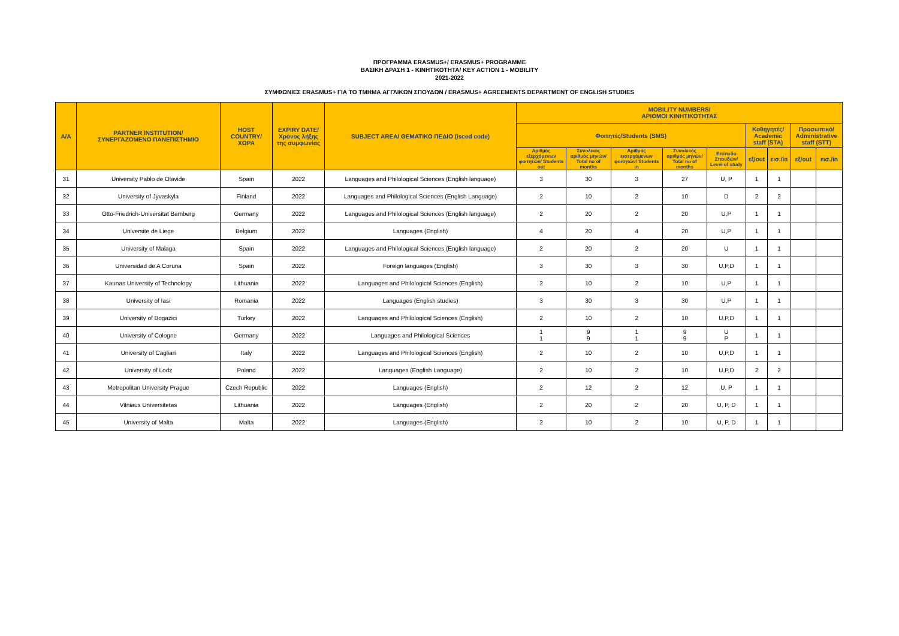ΠΡΟΓΡΑΜΜΑ ERASMUS+/ ERASMUS+ PROGRAMME
ΒΑΣΙΚΗ ΔΡΑΣΗ 1 - ΚΙΝΗΤΙΚΟΤΗΤΑ/ KEY ACTION 1 - MOBILITY
2021-2022
ΣΥΜΦΩΝΙΕΣ ERASMUS+ ΓΙΑ ΤΟ ΤΜΗΜΑ ΑΓΓΛΙΚΩΝ ΣΠΟΥΔΩΝ / ERASMUS+ AGREEMENTS DEPARTMENT OF ENGLISH STUDIES
| A/A | PARTNER INSTITUTION/ ΣΥΝΕΡΓΑΖΟΜΕΝΟ ΠΑΝΕΠΙΣΤΗΜΙΟ | HOST COUNTRY/ ΧΩΡΑ | EXPIRY DATE/ Χρόνος λήξης της συμφωνίας | SUBJECT AREA/ ΘΕΜΑΤΙΚΟ ΠΕΔΙΟ (isced code) | MOBILITY NUMBERS/ ΑΡΙΘΜΟΙ ΚΙΝΗΤΙΚΟΤΗΤΑΣ | | | | | | | | |
| --- | --- | --- | --- | --- | --- | --- | --- | --- | --- | --- | --- | --- | --- |
| | | | | | Φοιτητές/Students (SMS) | | | | | Καθηγητές/ Academic staff (STA) | | Προσωπικό/ Administrative staff (STT) | |
| | | | | | Αριθμός εξερχόμενων φοιτητών/ Students out | Συνολικός αριθμός μηνών/ Total no of months | Αριθμός εισερχόμενων φοιτητών/ Students in | Συνολικός αριθμός μηνών/ Total no of months | Επίπεδο Σπουδών/ Level of study | εξ/out | εισ./in | εξ/out | εισ./in |
| 31 | University Pablo de Olavide | Spain | 2022 | Languages and Philological Sciences (English language) | 3 | 30 | 3 | 27 | U, P | 1 | 1 | | |
| 32 | University of Jyvaskyla | Finland | 2022 | Languages and Philological Sciences (English Language) | 2 | 10 | 2 | 10 | D | 2 | 2 | | |
| 33 | Otto-Friedrich-Universitat Bamberg | Germany | 2022 | Languages and Philological Sciences (English language) | 2 | 20 | 2 | 20 | U,P | 1 | 1 | | |
| 34 | Universite de Liege | Belgium | 2022 | Languages (English) | 4 | 20 | 4 | 20 | U,P | 1 | 1 | | |
| 35 | University of Malaga | Spain | 2022 | Languages and Philological Sciences (English language) | 2 | 20 | 2 | 20 | U | 1 | 1 | | |
| 36 | Universidad de A Coruna | Spain | 2022 | Foreign languages (English) | 3 | 30 | 3 | 30 | U,P,D | 1 | 1 | | |
| 37 | Kaunas University of Technology | Lithuania | 2022 | Languages and Philological Sciences (English) | 2 | 10 | 2 | 10 | U,P | 1 | 1 | | |
| 38 | University of Iasi | Romania | 2022 | Languages (English studies) | 3 | 30 | 3 | 30 | U,P | 1 | 1 | | |
| 39 | University of Bogazici | Turkey | 2022 | Languages and Philological Sciences (English) | 2 | 10 | 2 | 10 | U,P,D | 1 | 1 | | |
| 40 | University of Cologne | Germany | 2022 | Languages and Philological Sciences | 1 1 | 9 9 | 1 1 | 9 9 | U P | 1 | 1 | | |
| 41 | University of Cagliari | Italy | 2022 | Languages and Philological Sciences (English) | 2 | 10 | 2 | 10 | U,P,D | 1 | 1 | | |
| 42 | University of Lodz | Poland | 2022 | Languages (English Language) | 2 | 10 | 2 | 10 | U,P,D | 2 | 2 | | |
| 43 | Metropolitan University Prague | Czech Republic | 2022 | Languages (English) | 2 | 12 | 2 | 12 | U, P | 1 | 1 | | |
| 44 | Vilniaus Universitetas | Lithuania | 2022 | Languages (English) | 2 | 20 | 2 | 20 | U, P, D | 1 | 1 | | |
| 45 | University of Malta | Malta | 2022 | Languages (English) | 2 | 10 | 2 | 10 | U, P, D | 1 | 1 | | |